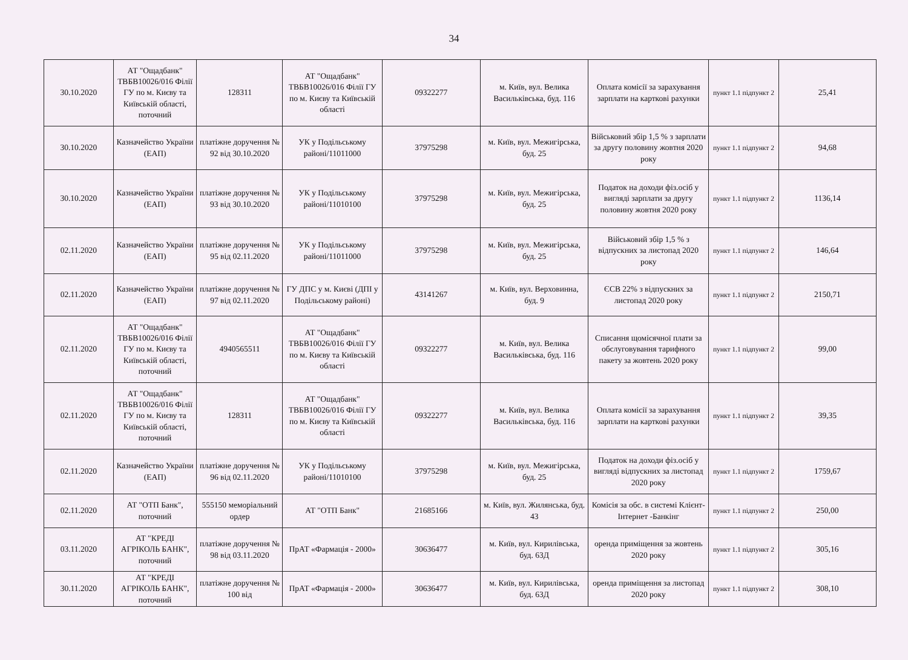34
| 30.10.2020 | АТ "Ощадбанк" ТВБВ10026/016 Філії ГУ по м. Києву та Київській області, поточний | 128311 | АТ "Ощадбанк" ТВБВ10026/016 Філії ГУ по м. Києву та Київській області | 09322277 | м. Київ, вул. Велика Васильківська, буд. 116 | Оплата комісії за зарахування зарплати на карткові рахунки | пункт 1.1 підпункт 2 | 25,41 |
| 30.10.2020 | Казначейство України (ЕАП) | платіжне доручення № 92 від 30.10.2020 | УК у Подільському районі/11011000 | 37975298 | м. Київ, вул. Межигірська, буд. 25 | Військовий збір 1,5 % з зарплати за другу половину жовтня 2020 року | пункт 1.1 підпункт 2 | 94,68 |
| 30.10.2020 | Казначейство України (ЕАП) | платіжне доручення № 93 від 30.10.2020 | УК у Подільському районі/11010100 | 37975298 | м. Київ, вул. Межигірська, буд. 25 | Податок на доходи фіз.осіб у вигляді зарплати за другу половину жовтня 2020 року | пункт 1.1 підпункт 2 | 1136,14 |
| 02.11.2020 | Казначейство України (ЕАП) | платіжне доручення № 95 від 02.11.2020 | УК у Подільському районі/11011000 | 37975298 | м. Київ, вул. Межигірська, буд. 25 | Військовий збір 1,5 % з відпускних за листопад 2020 року | пункт 1.1 підпункт 2 | 146,64 |
| 02.11.2020 | Казначейство України (ЕАП) | платіжне доручення № 97 від 02.11.2020 | ГУ ДПС у м. Києві (ДПІ у Подільському районі) | 43141267 | м. Київ, вул. Верховинна, буд. 9 | ЄСВ 22% з відпускних за листопад 2020 року | пункт 1.1 підпункт 2 | 2150,71 |
| 02.11.2020 | АТ "Ощадбанк" ТВБВ10026/016 Філії ГУ по м. Києву та Київській області, поточний | 4940565511 | АТ "Ощадбанк" ТВБВ10026/016 Філії ГУ по м. Києву та Київській області | 09322277 | м. Київ, вул. Велика Васильківська, буд. 116 | Списання щомісячної плати за обслуговування тарифного пакету за жовтень 2020 року | пункт 1.1 підпункт 2 | 99,00 |
| 02.11.2020 | АТ "Ощадбанк" ТВБВ10026/016 Філії ГУ по м. Києву та Київській області, поточний | 128311 | АТ "Ощадбанк" ТВБВ10026/016 Філії ГУ по м. Києву та Київській області | 09322277 | м. Київ, вул. Велика Васильківська, буд. 116 | Оплата комісії за зарахування зарплати на карткові рахунки | пункт 1.1 підпункт 2 | 39,35 |
| 02.11.2020 | Казначейство України (ЕАП) | платіжне доручення № 96 від 02.11.2020 | УК у Подільському районі/11010100 | 37975298 | м. Київ, вул. Межигірська, буд. 25 | Податок на доходи фіз.осіб у вигляді відпускних за листопад 2020 року | пункт 1.1 підпункт 2 | 1759,67 |
| 02.11.2020 | АТ "ОТП Банк", поточний | 555150 меморіальний ордер | АТ "ОТП Банк" | 21685166 | м. Київ, вул. Жилянська, буд. 43 | Комісія за обс. в системі Клієнт-Інтернет -Банкінг | пункт 1.1 підпункт 2 | 250,00 |
| 03.11.2020 | АТ "КРЕДІ АГРІКОЛЬ БАНК", поточний | платіжне доручення № 98 від 03.11.2020 | ПрАТ «Фармація - 2000» | 30636477 | м. Київ, вул. Кирилівська, буд. 63Д | оренда приміщення за жовтень 2020 року | пункт 1.1 підпункт 2 | 305,16 |
| 30.11.2020 | АТ "КРЕДІ АГРІКОЛЬ БАНК", поточний | платіжне доручення № 100 від | ПрАТ «Фармація - 2000» | 30636477 | м. Київ, вул. Кирилівська, буд. 63Д | оренда приміщення за листопад 2020 року | пункт 1.1 підпункт 2 | 308,10 |